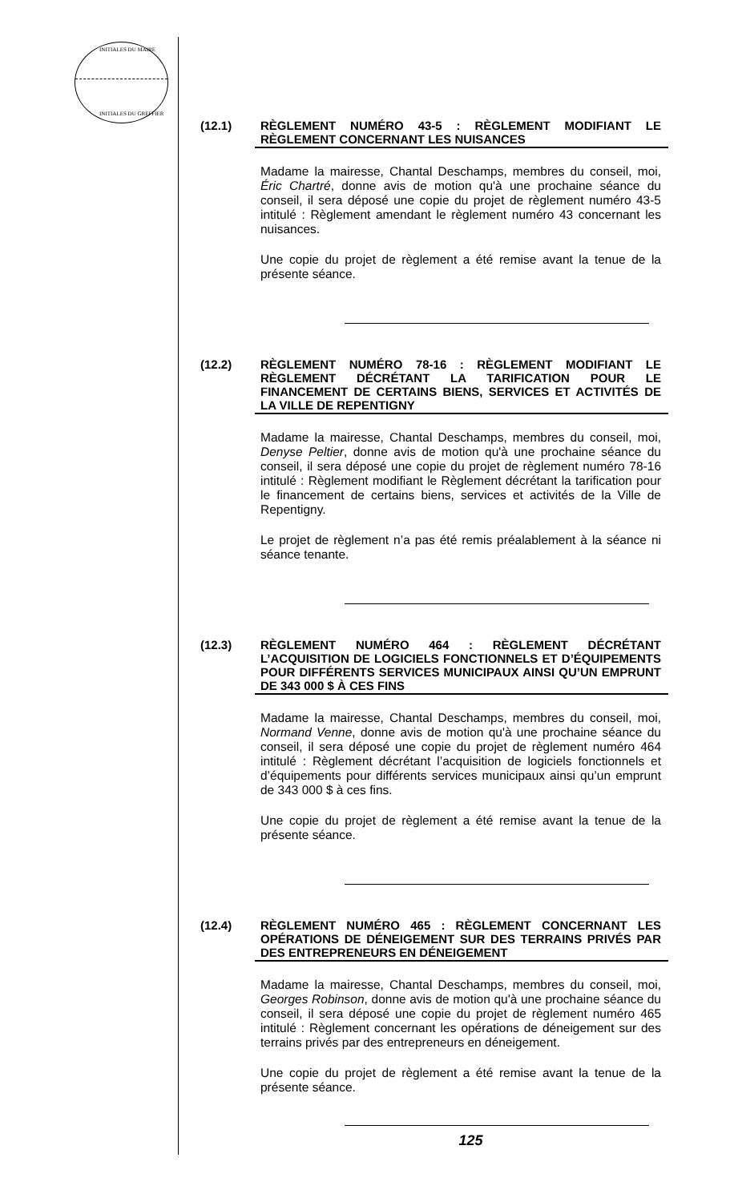INITIALES DU MAIRE
INITIALES DU GREFFIER
(12.1) RÈGLEMENT NUMÉRO 43-5 : RÈGLEMENT MODIFIANT LE RÈGLEMENT CONCERNANT LES NUISANCES
Madame la mairesse, Chantal Deschamps, membres du conseil, moi, Éric Chartré, donne avis de motion qu'à une prochaine séance du conseil, il sera déposé une copie du projet de règlement numéro 43-5 intitulé : Règlement amendant le règlement numéro 43 concernant les nuisances.
Une copie du projet de règlement a été remise avant la tenue de la présente séance.
(12.2) RÈGLEMENT NUMÉRO 78-16 : RÈGLEMENT MODIFIANT LE RÈGLEMENT DÉCRÉTANT LA TARIFICATION POUR LE FINANCEMENT DE CERTAINS BIENS, SERVICES ET ACTIVITÉS DE LA VILLE DE REPENTIGNY
Madame la mairesse, Chantal Deschamps, membres du conseil, moi, Denyse Peltier, donne avis de motion qu'à une prochaine séance du conseil, il sera déposé une copie du projet de règlement numéro 78-16 intitulé : Règlement modifiant le Règlement décrétant la tarification pour le financement de certains biens, services et activités de la Ville de Repentigny.
Le projet de règlement n’a pas été remis préalablement à la séance ni séance tenante.
(12.3) RÈGLEMENT NUMÉRO 464 : RÈGLEMENT DÉCRÉTANT L’ACQUISITION DE LOGICIELS FONCTIONNELS ET D’ÉQUIPEMENTS POUR DIFFÉRENTS SERVICES MUNICIPAUX AINSI QU’UN EMPRUNT DE 343 000 $ À CES FINS
Madame la mairesse, Chantal Deschamps, membres du conseil, moi, Normand Venne, donne avis de motion qu'à une prochaine séance du conseil, il sera déposé une copie du projet de règlement numéro 464 intitulé : Règlement décrétant l’acquisition de logiciels fonctionnels et d’équipements pour différents services municipaux ainsi qu’un emprunt de 343 000 $ à ces fins.
Une copie du projet de règlement a été remise avant la tenue de la présente séance.
(12.4) RÈGLEMENT NUMÉRO 465 : RÈGLEMENT CONCERNANT LES OPÉRATIONS DE DÉNEIGEMENT SUR DES TERRAINS PRIVÉS PAR DES ENTREPRENEURS EN DÉNEIGEMENT
Madame la mairesse, Chantal Deschamps, membres du conseil, moi, Georges Robinson, donne avis de motion qu'à une prochaine séance du conseil, il sera déposé une copie du projet de règlement numéro 465 intitulé : Règlement concernant les opérations de déneigement sur des terrains privés par des entrepreneurs en déneigement.
Une copie du projet de règlement a été remise avant la tenue de la présente séance.
125